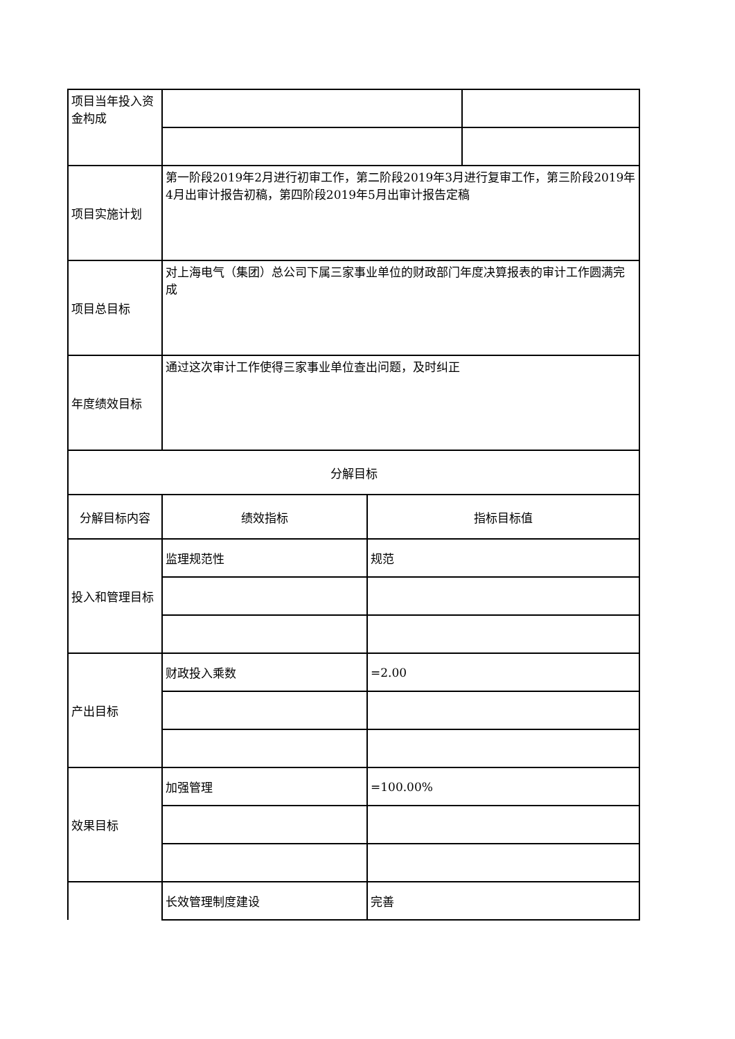| 项目当年投入资金构成 | | | |
| 项目实施计划 | 第一阶段2019年2月进行初审工作，第二阶段2019年3月进行复审工作，第三阶段2019年4月出审计报告初稿，第四阶段2019年5月出审计报告定稿 | | |
| 项目总目标 | 对上海电气（集团）总公司下属三家事业单位的财政部门年度决算报表的审计工作圆满完成 | | |
| 年度绩效目标 | 通过这次审计工作使得三家事业单位查出问题，及时纠正 | | |
| 分解目标 | | | |
| 分解目标内容 | 绩效指标 | 指标目标值 | |
| 投入和管理目标 | 监理规范性 | 规范 | |
| 产出目标 | 财政投入乘数 | =2.00 | |
| 效果目标 | 加强管理 | =100.00% | |
| | 长效管理制度建设 | 完善 | |